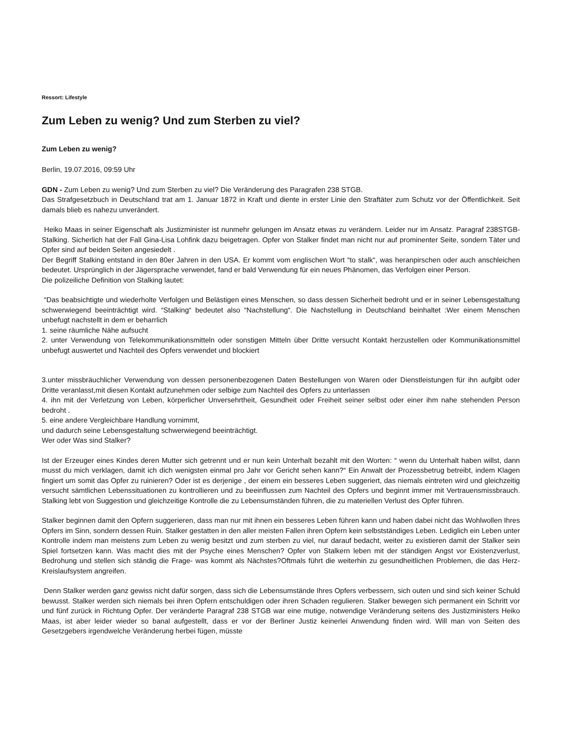Ressort: Lifestyle
Zum Leben zu wenig? Und zum Sterben zu viel?
Zum Leben zu wenig?
Berlin, 19.07.2016, 09:59 Uhr
GDN - Zum Leben zu wenig? Und zum Sterben zu viel? Die Veränderung des Paragrafen 238 STGB.
Das Strafgesetzbuch in Deutschland trat am 1. Januar 1872 in Kraft und diente in erster Linie den Straftäter zum Schutz vor der Öffentlichkeit. Seit damals blieb es nahezu unverändert.
Heiko Maas in seiner Eigenschaft als Justizminister ist nunmehr gelungen im Ansatz etwas zu verändern. Leider nur im Ansatz. Paragraf 238STGB- Stalking. Sicherlich hat der Fall Gina-Lisa Lohfink dazu beigetragen. Opfer von Stalker findet man nicht nur auf prominenter Seite, sondern Täter und Opfer sind auf beiden Seiten angesiedelt .
Der Begriff Stalking entstand in den 80er Jahren in den USA. Er kommt vom englischen Wort “to stalk“, was heranpirschen oder auch anschleichen bedeutet. Ursprünglich in der Jägersprache verwendet, fand er bald Verwendung für ein neues Phänomen, das Verfolgen einer Person.
Die polizeiliche Definition von Stalking lautet:
“Das beabsichtigte und wiederholte Verfolgen und Belästigen eines Menschen, so dass dessen Sicherheit bedroht und er in seiner Lebensgestaltung schwerwiegend beeinträchtigt wird. “Stalking“ bedeutet also “Nachstellung“. Die Nachstellung in Deutschland beinhaltet :Wer einem Menschen unbefugt nachstellt in dem er beharrlich
1. seine räumliche Nähe aufsucht
2. unter Verwendung von Telekommunikationsmitteln oder sonstigen Mitteln über Dritte versucht Kontakt herzustellen oder Kommunikationsmittel unbefugt auswertet und Nachteil des Opfers verwendet und blockiert
3.unter missbräuchlicher Verwendung von dessen personenbezogenen Daten Bestellungen von Waren oder Dienstleistungen für ihn aufgibt oder Dritte veranlasst,mit diesen Kontakt aufzunehmen oder selbige zum Nachteil des Opfers zu unterlassen
4. ihn mit der Verletzung von Leben, körperlicher Unversehrtheit, Gesundheit oder Freiheit seiner selbst oder einer ihm nahe stehenden Person bedroht .
5. eine andere Vergleichbare Handlung vornimmt,
und dadurch seine Lebensgestaltung schwerwiegend beeinträchtigt.
Wer oder Was sind Stalker?
Ist der Erzeuger eines Kindes deren Mutter sich getrennt und er nun kein Unterhalt bezahlt mit den Worten: “ wenn du Unterhalt haben willst, dann musst du mich verklagen, damit ich dich wenigsten einmal pro Jahr vor Gericht sehen kann?“ Ein Anwalt der Prozessbetrug betreibt, indem Klagen fingiert um somit das Opfer zu ruinieren? Oder ist es derjenige , der einem ein besseres Leben suggeriert, das niemals eintreten wird und gleichzeitig versucht sämtlichen Lebenssituationen zu kontrollieren und zu beeinflussen zum Nachteil des Opfers und beginnt immer mit Vertrauensmissbrauch. Stalking lebt von Suggestion und gleichzeitige Kontrolle die zu Lebensumständen führen, die zu materiellen Verlust des Opfer führen.
Stalker beginnen damit den Opfern suggerieren, dass man nur mit ihnen ein besseres Leben führen kann und haben dabei nicht das Wohlwollen Ihres Opfers im Sinn, sondern dessen Ruin. Stalker gestatten in den aller meisten Fallen ihren Opfern kein selbstständiges Leben. Lediglich ein Leben unter Kontrolle indem man meistens zum Leben zu wenig besitzt und zum sterben zu viel, nur darauf bedacht, weiter zu existieren damit der Stalker sein Spiel fortsetzen kann. Was macht dies mit der Psyche eines Menschen? Opfer von Stalkern leben mit der ständigen Angst vor Existenzverlust, Bedrohung und stellen sich ständig die Frage- was kommt als Nächstes?Oftmals führt die weiterhin zu gesundheitlichen Problemen, die das Herz-Kreislaufsystem angreifen.
Denn Stalker werden ganz gewiss nicht dafür sorgen, dass sich die Lebensumstände Ihres Opfers verbessern, sich outen und sind sich keiner Schuld bewusst. Stalker werden sich niemals bei ihren Opfern entschuldigen oder ihren Schaden regulieren. Stalker bewegen sich permanent ein Schritt vor und fünf zurück in Richtung Opfer. Der veränderte Paragraf 238 STGB war eine mutige, notwendige Veränderung seitens des Justizministers Heiko Maas, ist aber leider wieder so banal aufgestellt, dass er vor der Berliner Justiz keinerlei Anwendung finden wird. Will man von Seiten des Gesetzgebers irgendwelche Veränderung herbei fügen, müsste